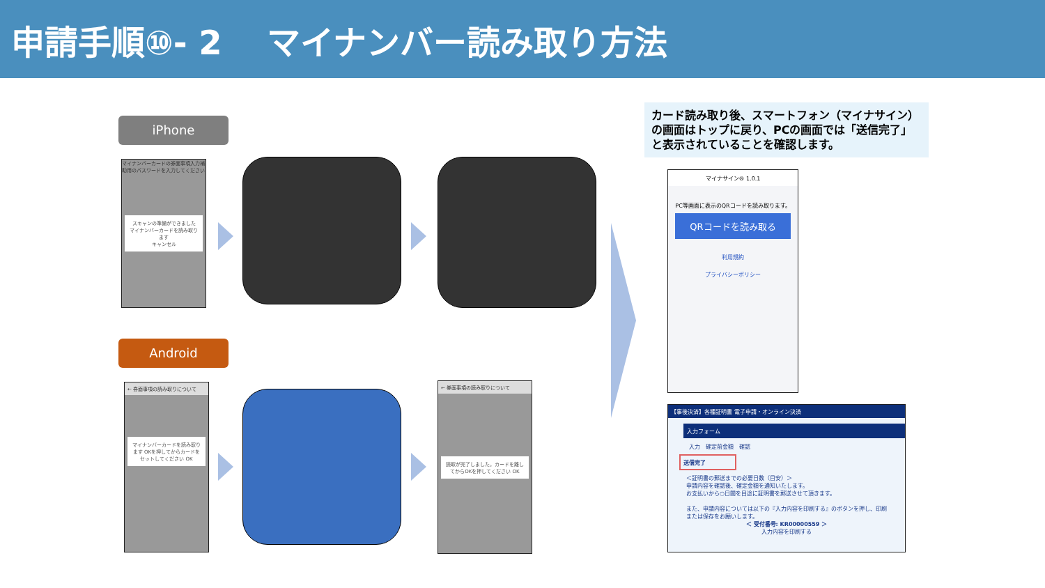申請手順⑩- 2　 マイナンバー読み取り方法
iPhone
Android
マイナンバーカードの券面事項入力補助用のパスワードを入力してください
スキャンの準備ができました
マイナンバーカードを読み取ります
キャンセル
← 券面事項の読み取りについて
マイナンバーカードを読み取ります OKを押してからカードをセットしてください OK
← 券面事項の読み取りについて
読取が完了しました。カードを離してからOKを押してください OK
カード読み取り後、スマートフォン（マイナサイン）の画面はトップに戻り、PCの画面では「送信完了」と表示されていることを確認します。
マイナサイン® 1.0.1
PC等画面に表示のQRコードを読み取ります。
QRコードを読み取る
利用規約
プライバシーポリシー
【事後決済】各種証明書 電子申請・オンライン決済
入力フォーム
入力　確定前金額　確認
送信完了
＜証明書の郵送までの必要日数（目安）＞
申請内容を確認後、確定金額を通知いたします。
お支払いから○日間を目途に証明書を郵送させて頂きます。
また、申請内容については以下の『入力内容を印刷する』のボタンを押し、印刷または保存をお願いします。
＜ 受付番号: KR00000559 ＞
入力内容を印刷する